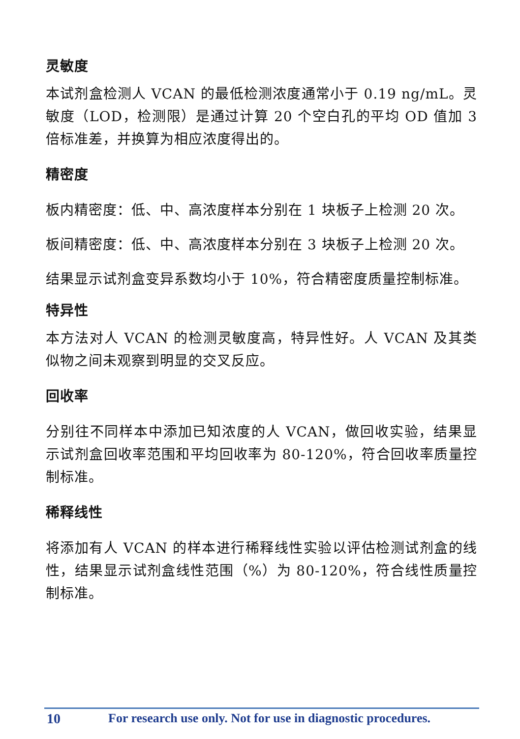灵敏度
本试剂盒检测人 VCAN 的最低检测浓度通常小于 0.19 ng/mL。灵敏度（LOD，检测限）是通过计算 20 个空白孔的平均 OD 值加 3 倍标准差，并换算为相应浓度得出的。
精密度
板内精密度：低、中、高浓度样本分别在 1 块板子上检测 20 次。
板间精密度：低、中、高浓度样本分别在 3 块板子上检测 20 次。
结果显示试剂盒变异系数均小于 10%，符合精密度质量控制标准。
特异性
本方法对人 VCAN 的检测灵敏度高，特异性好。人 VCAN 及其类似物之间未观察到明显的交叉反应。
回收率
分别往不同样本中添加已知浓度的人 VCAN，做回收实验，结果显示试剂盒回收率范围和平均回收率为 80-120%，符合回收率质量控制标准。
稀释线性
将添加有人 VCAN 的样本进行稀释线性实验以评估检测试剂盒的线性，结果显示试剂盒线性范围（%）为 80-120%，符合线性质量控制标准。
10 For research use only. Not for use in diagnostic procedures.